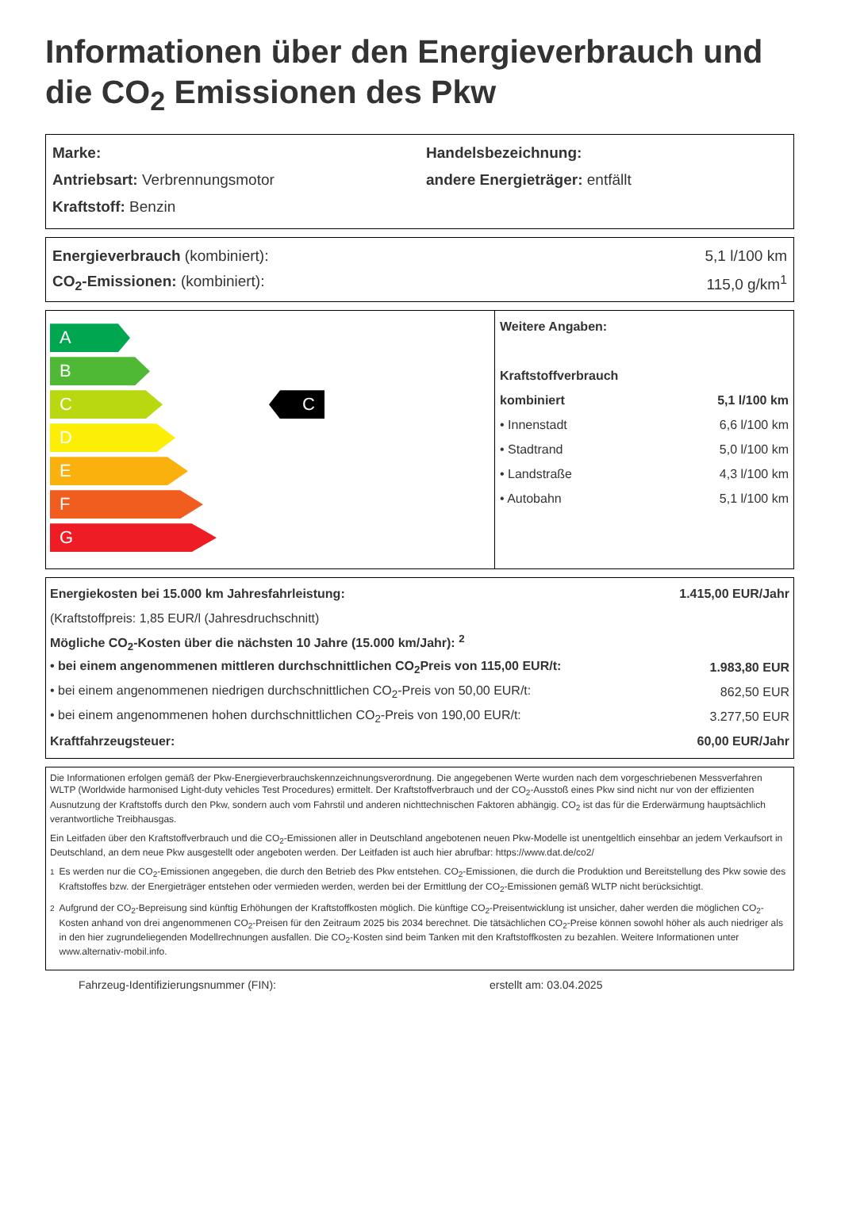Informationen über den Energieverbrauch und die CO<sub>2</sub> Emissionen des Pkw
| Marke: | Handelsbezeichnung: |
| Antriebsart: Verbrennungsmotor | andere Energieträger: entfällt |
| Kraftstoff: Benzin | |
| Energieverbrauch (kombiniert): | 5,1 l/100 km |
| CO<sub>2</sub>-Emissionen: (kombiniert): | 115,0 g/km<sup>1</sup> |
A
B
C
D
E
F
G
C
| Weitere Angaben: | |
| Kraftstoffverbrauch | |
| kombiniert | 5,1 l/100 km |
| • Innenstadt | 6,6 l/100 km |
| • Stadtrand | 5,0 l/100 km |
| • Landstraße | 4,3 l/100 km |
| • Autobahn | 5,1 l/100 km |
| Energiekosten bei 15.000 km Jahresfahrleistung: | 1.415,00 EUR/Jahr |
| (Kraftstoffpreis: 1,85 EUR/l (Jahresdruchschnitt) | |
| Mögliche CO<sub>2</sub>-Kosten über die nächsten 10 Jahre (15.000 km/Jahr): <sup>2</sup> | |
| • bei einem angenommenen mittleren durchschnittlichen CO<sub>2</sub>Preis von 115,00 EUR/t: | 1.983,80 EUR |
| • bei einem angenommenen niedrigen durchschnittlichen CO<sub>2</sub>-Preis von 50,00 EUR/t: | 862,50 EUR |
| • bei einem angenommenen hohen durchschnittlichen CO<sub>2</sub>-Preis von 190,00 EUR/t: | 3.277,50 EUR |
| Kraftfahrzeugsteuer: | 60,00 EUR/Jahr |
Die Informationen erfolgen gemäß der Pkw-Energieverbrauchskennzeichnungsverordnung. Die angegebenen Werte wurden nach dem vorgeschriebenen Messverfahren WLTP (Worldwide harmonised Light-duty vehicles Test Procedures) ermittelt. Der Kraftstoffverbrauch und der CO<sub>2</sub>-Ausstoß eines Pkw sind nicht nur von der effizienten Ausnutzung der Kraftstoffs durch den Pkw, sondern auch vom Fahrstil und anderen nichttechnischen Faktoren abhängig. CO<sub>2</sub> ist das für die Erderwärmung hauptsächlich verantwortliche Treibhausgas.
Ein Leitfaden über den Kraftstoffverbrauch und die CO<sub>2</sub>-Emissionen aller in Deutschland angebotenen neuen Pkw-Modelle ist unentgeltlich einsehbar an jedem Verkaufsort in Deutschland, an dem neue Pkw ausgestellt oder angeboten werden. Der Leitfaden ist auch hier abrufbar: https://www.dat.de/co2/
<sup>1</sup> Es werden nur die CO<sub>2</sub>-Emissionen angegeben, die durch den Betrieb des Pkw entstehen. CO<sub>2</sub>-Emissionen, die durch die Produktion und Bereitstellung des Pkw sowie des Kraftstoffes bzw. der Energieträger entstehen oder vermieden werden, werden bei der Ermittlung der CO<sub>2</sub>-Emissionen gemäß WLTP nicht berücksichtigt.
<sup>2</sup> Aufgrund der CO<sub>2</sub>-Bepreisung sind künftig Erhöhungen der Kraftstoffkosten möglich. Die künftige CO<sub>2</sub>-Preisentwicklung ist unsicher, daher werden die möglichen CO<sub>2</sub>-Kosten anhand von drei angenommenen CO<sub>2</sub>-Preisen für den Zeitraum 2025 bis 2034 berechnet. Die tätsächlichen CO<sub>2</sub>-Preise können sowohl höher als auch niedriger als in den hier zugrundeliegenden Modellrechnungen ausfallen. Die CO<sub>2</sub>-Kosten sind beim Tanken mit den Kraftstoffkosten zu bezahlen. Weitere Informationen unter www.alternativ-mobil.info.
Fahrzeug-Identifizierungsnummer (FIN): erstellt am: 03.04.2025